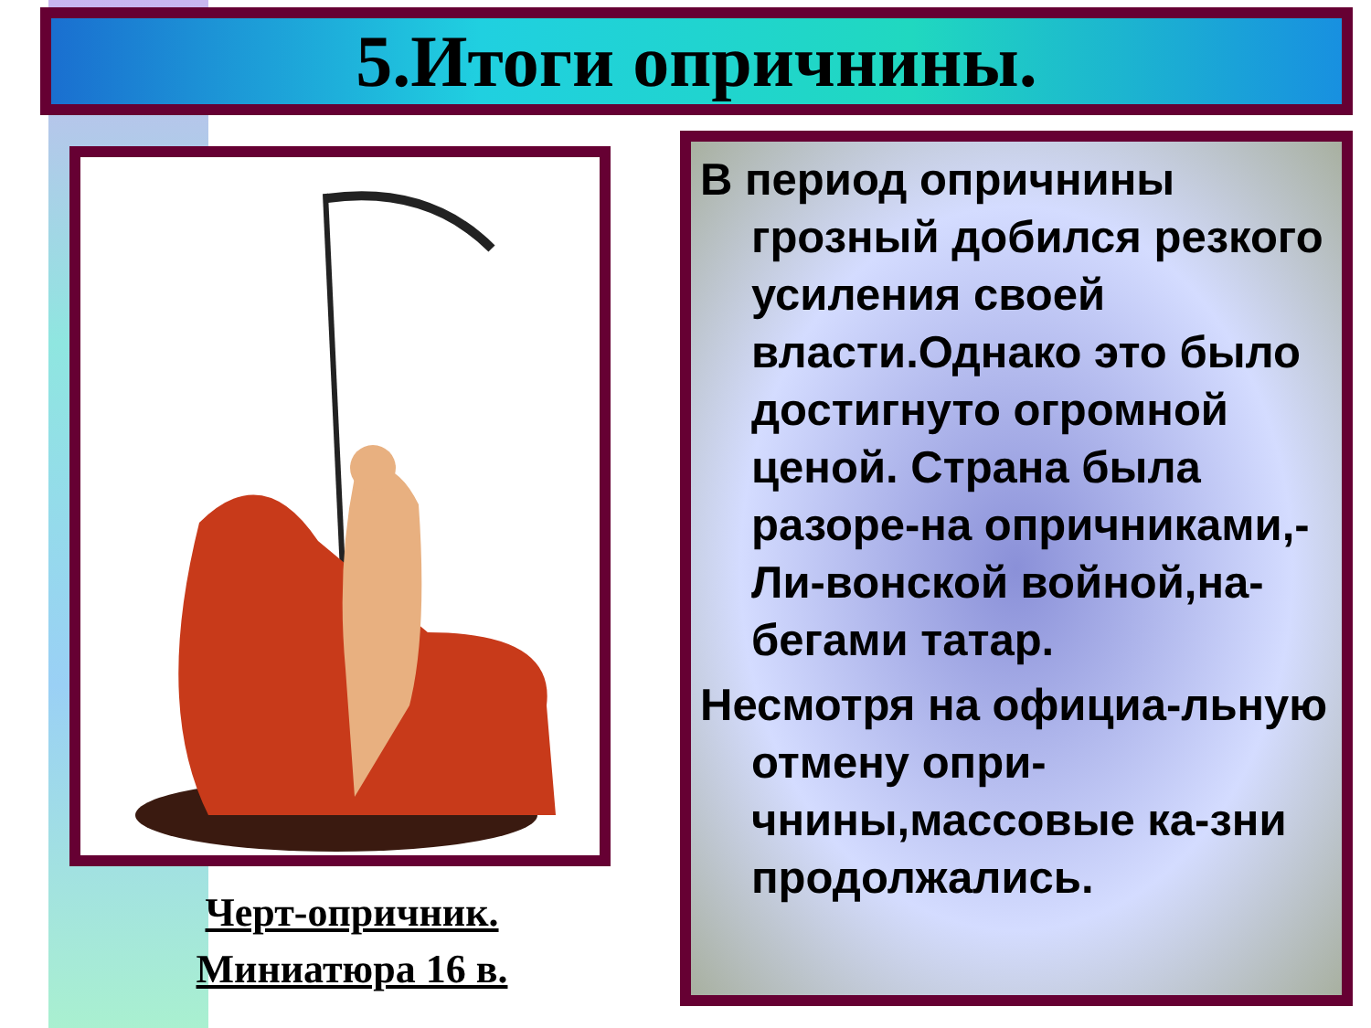5.Итоги опричнины.
Черт-опричник. Миниатюра 16 в.
В период опричнины грозный добился резкого усиления своей власти.Однако это было достигнуто огромной ценой. Страна была разоре-на опричниками,-Ли-вонской войной,на-бегами татар.
Несмотря на официа-льную отмену опри-чнины,массовые ка-зни продолжались.